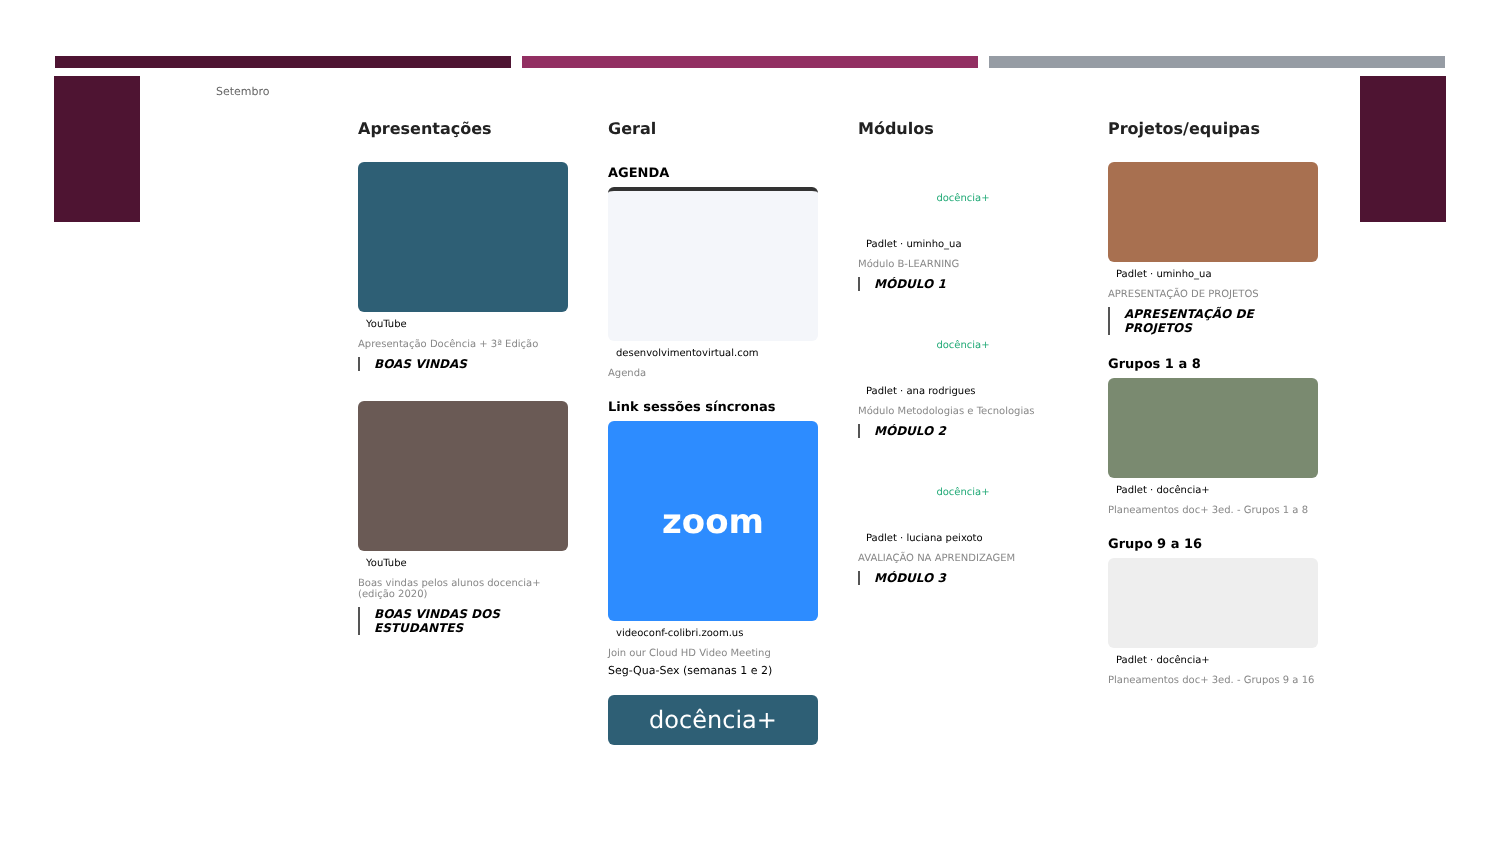Setembro
Apresentações
YouTube
Apresentação Docência + 3ª Edição
BOAS VINDAS
YouTube
Boas vindas pelos alunos docencia+ (edição 2020)
BOAS VINDAS DOS ESTUDANTES
Geral
AGENDA
desenvolvimentovirtual.com
Agenda
Link sessões síncronas
zoom
videoconf-colibri.zoom.us
Join our Cloud HD Video Meeting
Seg-Qua-Sex (semanas 1 e 2)
docência+
Módulos
docência+
Padlet · uminho_ua
Módulo B-LEARNING
MÓDULO 1
docência+
Padlet · ana rodrigues
Módulo Metodologias e Tecnologias
MÓDULO 2
docência+
Padlet · luciana peixoto
AVALIAÇÃO NA APRENDIZAGEM
MÓDULO 3
Projetos/equipas
Padlet · uminho_ua
APRESENTAÇÃO DE PROJETOS
APRESENTAÇÃO DE PROJETOS
Grupos 1 a 8
Padlet · docência+
Planeamentos doc+ 3ed. - Grupos 1 a 8
Grupo 9 a 16
Padlet · docência+
Planeamentos doc+ 3ed. - Grupos 9 a 16